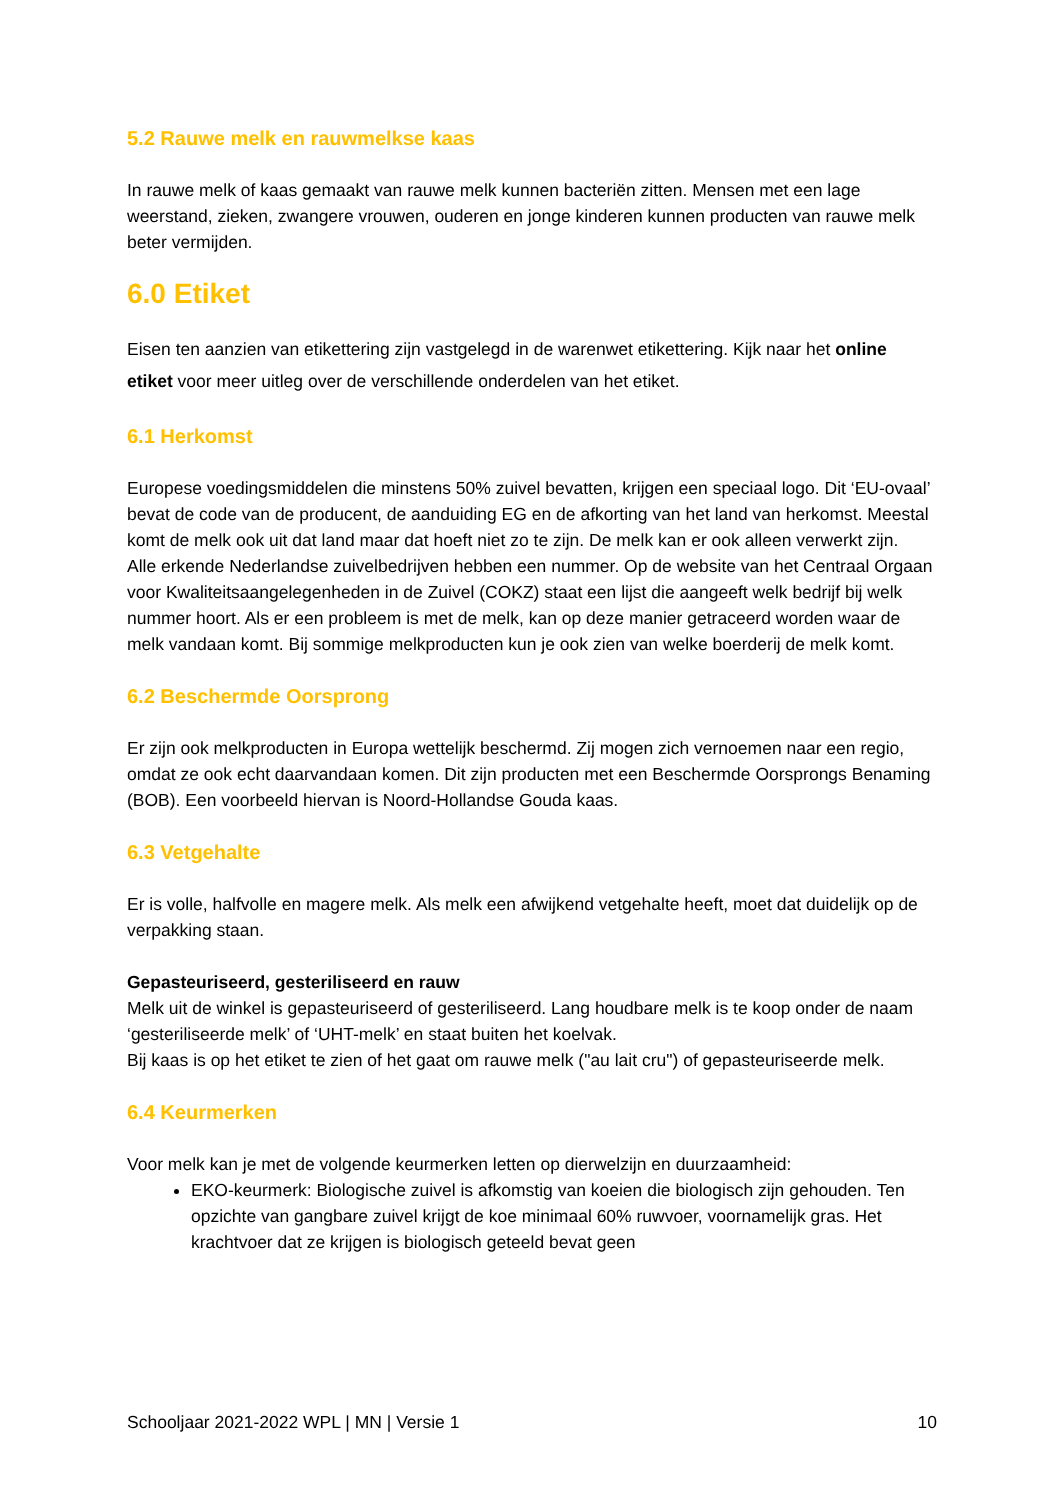5.2 Rauwe melk en rauwmelkse kaas
In rauwe melk of kaas gemaakt van rauwe melk kunnen bacteriën zitten. Mensen met een lage weerstand, zieken, zwangere vrouwen, ouderen en jonge kinderen kunnen producten van rauwe melk beter vermijden.
6.0 Etiket
Eisen ten aanzien van etikettering zijn vastgelegd in de warenwet etikettering. Kijk naar het online etiket voor meer uitleg over de verschillende onderdelen van het etiket.
6.1 Herkomst
Europese voedingsmiddelen die minstens 50% zuivel bevatten, krijgen een speciaal logo. Dit ‘EU-ovaal’ bevat de code van de producent, de aanduiding EG en de afkorting van het land van herkomst. Meestal komt de melk ook uit dat land maar dat hoeft niet zo te zijn. De melk kan er ook alleen verwerkt zijn.
Alle erkende Nederlandse zuivelbedrijven hebben een nummer. Op de website van het Centraal Orgaan voor Kwaliteitsaangelegenheden in de Zuivel (COKZ) staat een lijst die aangeeft welk bedrijf bij welk nummer hoort. Als er een probleem is met de melk, kan op deze manier getraceerd worden waar de melk vandaan komt. Bij sommige melkproducten kun je ook zien van welke boerderij de melk komt.
6.2 Beschermde Oorsprong
Er zijn ook melkproducten in Europa wettelijk beschermd. Zij mogen zich vernoemen naar een regio, omdat ze ook echt daarvandaan komen. Dit zijn producten met een Beschermde Oorsprongs Benaming (BOB). Een voorbeeld hiervan is Noord-Hollandse Gouda kaas.
6.3 Vetgehalte
Er is volle, halfvolle en magere melk. Als melk een afwijkend vetgehalte heeft, moet dat duidelijk op de verpakking staan.
Gepasteuriseerd, gesteriliseerd en rauw
Melk uit de winkel is gepasteuriseerd of gesteriliseerd. Lang houdbare melk is te koop onder de naam ‘gesteriliseerde melk’ of ‘UHT-melk’ en staat buiten het koelvak.
Bij kaas is op het etiket te zien of het gaat om rauwe melk ("au lait cru") of gepasteuriseerde melk.
6.4 Keurmerken
Voor melk kan je met de volgende keurmerken letten op dierwelzijn en duurzaamheid:
EKO-keurmerk: Biologische zuivel is afkomstig van koeien die biologisch zijn gehouden. Ten opzichte van gangbare zuivel krijgt de koe minimaal 60% ruwvoer, voornamelijk gras. Het krachtvoer dat ze krijgen is biologisch geteeld bevat geen
Schooljaar 2021-2022 WPL | MN | Versie 1 10